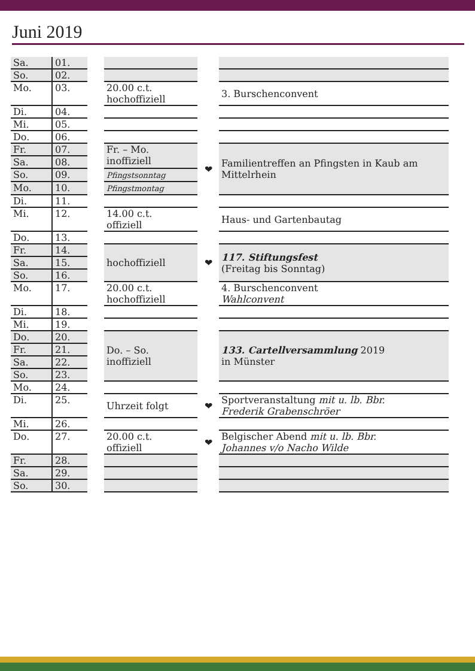Juni 2019
| Sa. | 01. | | | | |
| So. | 02. | | | | |
| Mo. | 03. | | 20.00 c.t. hochoffiziell | | 3. Burschenconvent |
| Di. | 04. | | | | |
| Mi. | 05. | | | | |
| Do. | 06. | | | | |
| Fr. | 07. | | Fr. – Mo. inoffiziell | ❤ | Familientreffen an Pfingsten in Kaub am Mittelrhein |
| Sa. | 08. | | | | |
| So. | 09. | | Pfingstsonntag | | |
| Mo. | 10. | | Pfingstmontag | | |
| Di. | 11. | | | | |
| Mi. | 12. | | 14.00 c.t. offiziell | | Haus- und Gartenbautag |
| Do. | 13. | | | | |
| Fr. | 14. | | hochoffiziell | ❤ | 117. Stiftungsfest (Freitag bis Sonntag) |
| Sa. | 15. | | | | |
| So. | 16. | | | | |
| Mo. | 17. | | 20.00 c.t. hochoffiziell | | 4. Burschenconvent Wahlconvent |
| Di. | 18. | | | | |
| Mi. | 19. | | | | |
| Do. | 20. | | Do. – So. inoffiziell | | 133. Cartellversammlung 2019 in Münster |
| Fr. | 21. | | | | |
| Sa. | 22. | | | | |
| So. | 23. | | | | |
| Mo. | 24. | | | | |
| Di. | 25. | | Uhrzeit folgt | ❤ | Sportveranstaltung mit u. lb. Bbr. Frederik Grabenschröer |
| Mi. | 26. | | | | |
| Do. | 27. | | 20.00 c.t. offiziell | ❤ | Belgischer Abend mit u. lb. Bbr. Johannes v/o Nacho Wilde |
| Fr. | 28. | | | | |
| Sa. | 29. | | | | |
| So. | 30. | | | | |